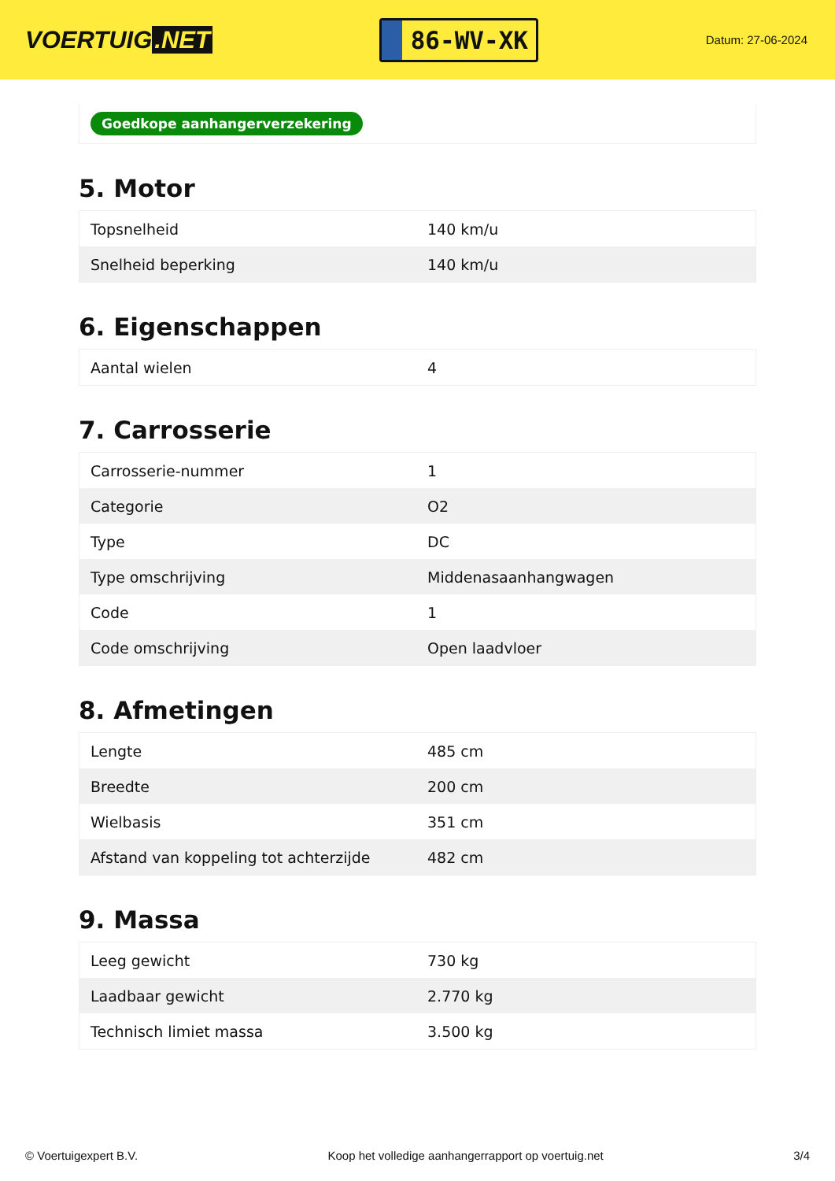VOERTUIG.NET
86-WV-XK
Datum: 27-06-2024
Goedkope aanhangerverzekering
5. Motor
| Topsnelheid | 140 km/u |
| Snelheid beperking | 140 km/u |
6. Eigenschappen
| Aantal wielen | 4 |
7. Carrosserie
| Carrosserie-nummer | 1 |
| Categorie | O2 |
| Type | DC |
| Type omschrijving | Middenasaanhangwagen |
| Code | 1 |
| Code omschrijving | Open laadvloer |
8. Afmetingen
| Lengte | 485 cm |
| Breedte | 200 cm |
| Wielbasis | 351 cm |
| Afstand van koppeling tot achterzijde | 482 cm |
9. Massa
| Leeg gewicht | 730 kg |
| Laadbaar gewicht | 2.770 kg |
| Technisch limiet massa | 3.500 kg |
© Voertuigexpert B.V. Koop het volledige aanhangerrapport op voertuig.net 3/4